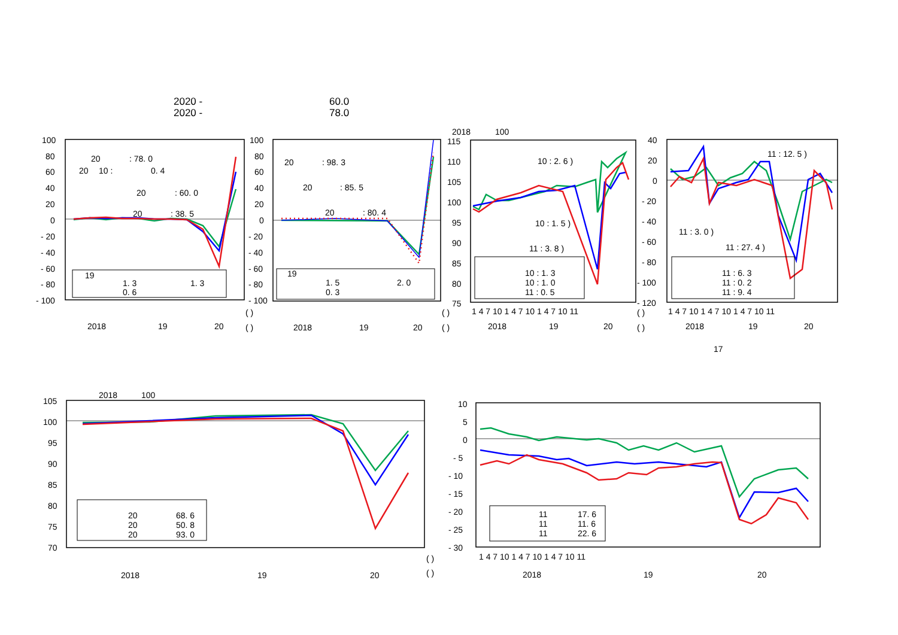2020 - 60.0
2020 - 78.0
100
80
60
40
20
0
- 20
- 40
- 60
- 80
- 100
20
: 78. 0
20
10 :
0. 4
20
: 60. 0
20
: 38. 5
19
1. 3
1. 3
0. 6
2018
19
20
100
80
60
40
20
0
- 20
- 40
- 60
- 80
- 100
( )
( )
20
: 98. 3
20
: 85. 5
20
: 80. 4
19
1. 5
2. 0
0. 3
2018
19
20
2018
100
115
110
105
100
95
90
85
80
75
10 : 2. 6 )
10 : 1. 5 )
11 : 3. 8 )
10 : 1. 3
10 : 1. 0
11 : 0. 5
1 4 7 10 1 4 7 10 1 4 7 10 11
2018
19
20
( )
( )
40
20
0
- 20
- 40
- 60
- 80
- 100
- 120
( )
( )
11 : 12. 5 )
11 : 3. 0 )
11 : 27. 4 )
11 : 6. 3
11 : 0. 2
11 : 9. 4
1 4 7 10 1 4 7 10 1 4 7 10 11
2018
19
20
17
2018
100
105
100
95
90
85
80
75
70
20
68. 6
20
50. 8
20
93. 0
2018
19
20
( )
( )
10
5
0
- 5
- 10
- 15
- 20
- 25
- 30
11
17. 6
11
11. 6
11
22. 6
1 4 7 10 1 4 7 10 1 4 7 10 11
2018
19
20